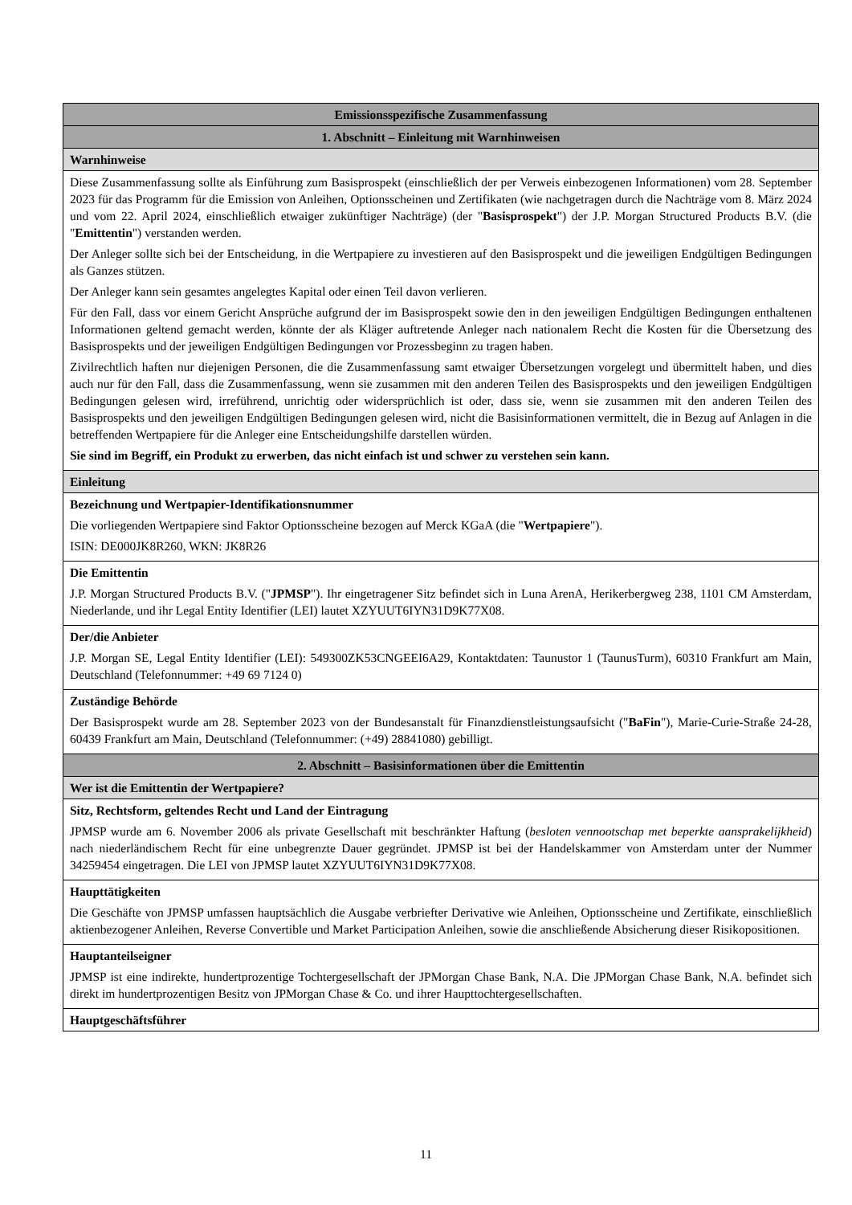| Emissionsspezifische Zusammenfassung |
| 1. Abschnitt – Einleitung mit Warnhinweisen |
| Warnhinweise |
| Diese Zusammenfassung sollte als Einführung zum Basisprospekt (einschließlich der per Verweis einbezogenen Informationen) vom 28. September 2023 für das Programm für die Emission von Anleihen, Optionsscheinen und Zertifikaten (wie nachgetragen durch die Nachträge vom 8. März 2024 und vom 22. April 2024, einschließlich etwaiger zukünftiger Nachträge) (der " Basisprospekt ") der J.P. Morgan Structured Products B.V. (die " Emittentin ") verstanden werden. Der Anleger sollte sich bei der Entscheidung, in die Wertpapiere zu investieren auf den Basisprospekt und die jeweiligen Endgültigen Bedingungen als Ganzes stützen. Der Anleger kann sein gesamtes angelegtes Kapital oder einen Teil davon verlieren. Für den Fall, dass vor einem Gericht Ansprüche aufgrund der im Basisprospekt sowie den in den jeweiligen Endgültigen Bedingungen enthaltenen Informationen geltend gemacht werden, könnte der als Kläger auftretende Anleger nach nationalem Recht die Kosten für die Übersetzung des Basisprospekts und der jeweiligen Endgültigen Bedingungen vor Prozessbeginn zu tragen haben. Zivilrechtlich haften nur diejenigen Personen, die die Zusammenfassung samt etwaiger Übersetzungen vorgelegt und übermittelt haben, und dies auch nur für den Fall, dass die Zusammenfassung, wenn sie zusammen mit den anderen Teilen des Basisprospekts und den jeweiligen Endgültigen Bedingungen gelesen wird, irreführend, unrichtig oder widersprüchlich ist oder, dass sie, wenn sie zusammen mit den anderen Teilen des Basisprospekts und den jeweiligen Endgültigen Bedingungen gelesen wird, nicht die Basisinformationen vermittelt, die in Bezug auf Anlagen in die betreffenden Wertpapiere für die Anleger eine Entscheidungshilfe darstellen würden. Sie sind im Begriff, ein Produkt zu erwerben, das nicht einfach ist und schwer zu verstehen sein kann. |
| Einleitung |
| Bezeichnung und Wertpapier-Identifikationsnummer Die vorliegenden Wertpapiere sind Faktor Optionsscheine bezogen auf Merck KGaA (die " Wertpapiere "). ISIN: DE000JK8R260, WKN: JK8R26 |
| Die Emittentin J.P. Morgan Structured Products B.V. (" JPMSP "). Ihr eingetragener Sitz befindet sich in Luna ArenA, Herikerbergweg 238, 1101 CM Amsterdam, Niederlande, und ihr Legal Entity Identifier (LEI) lautet XZYUUT6IYN31D9K77X08. |
| Der/die Anbieter J.P. Morgan SE, Legal Entity Identifier (LEI): 549300ZK53CNGEEI6A29, Kontaktdaten: Taunustor 1 (TaunusTurm), 60310 Frankfurt am Main, Deutschland (Telefonnummer: +49 69 7124 0) |
| Zuständige Behörde Der Basisprospekt wurde am 28. September 2023 von der Bundesanstalt für Finanzdienstleistungsaufsicht (" BaFin "), Marie-Curie-Straße 24-28, 60439 Frankfurt am Main, Deutschland (Telefonnummer: (+49) 28841080) gebilligt. |
| 2. Abschnitt – Basisinformationen über die Emittentin |
| Wer ist die Emittentin der Wertpapiere? |
| Sitz, Rechtsform, geltendes Recht und Land der Eintragung JPMSP wurde am 6. November 2006 als private Gesellschaft mit beschränkter Haftung ( besloten vennootschap met beperkte aansprakelijkheid ) nach niederländischem Recht für eine unbegrenzte Dauer gegründet. JPMSP ist bei der Handelskammer von Amsterdam unter der Nummer 34259454 eingetragen. Die LEI von JPMSP lautet XZYUUT6IYN31D9K77X08. |
| Haupttätigkeiten Die Geschäfte von JPMSP umfassen hauptsächlich die Ausgabe verbriefter Derivative wie Anleihen, Optionsscheine und Zertifikate, einschließlich aktienbezogener Anleihen, Reverse Convertible und Market Participation Anleihen, sowie die anschließende Absicherung dieser Risikopositionen. |
| Hauptanteilseigner JPMSP ist eine indirekte, hundertprozentige Tochtergesellschaft der JPMorgan Chase Bank, N.A. Die JPMorgan Chase Bank, N.A. befindet sich direkt im hundertprozentigen Besitz von JPMorgan Chase & Co. und ihrer Haupttochtergesellschaften. |
| Hauptgeschäftsführer |
11